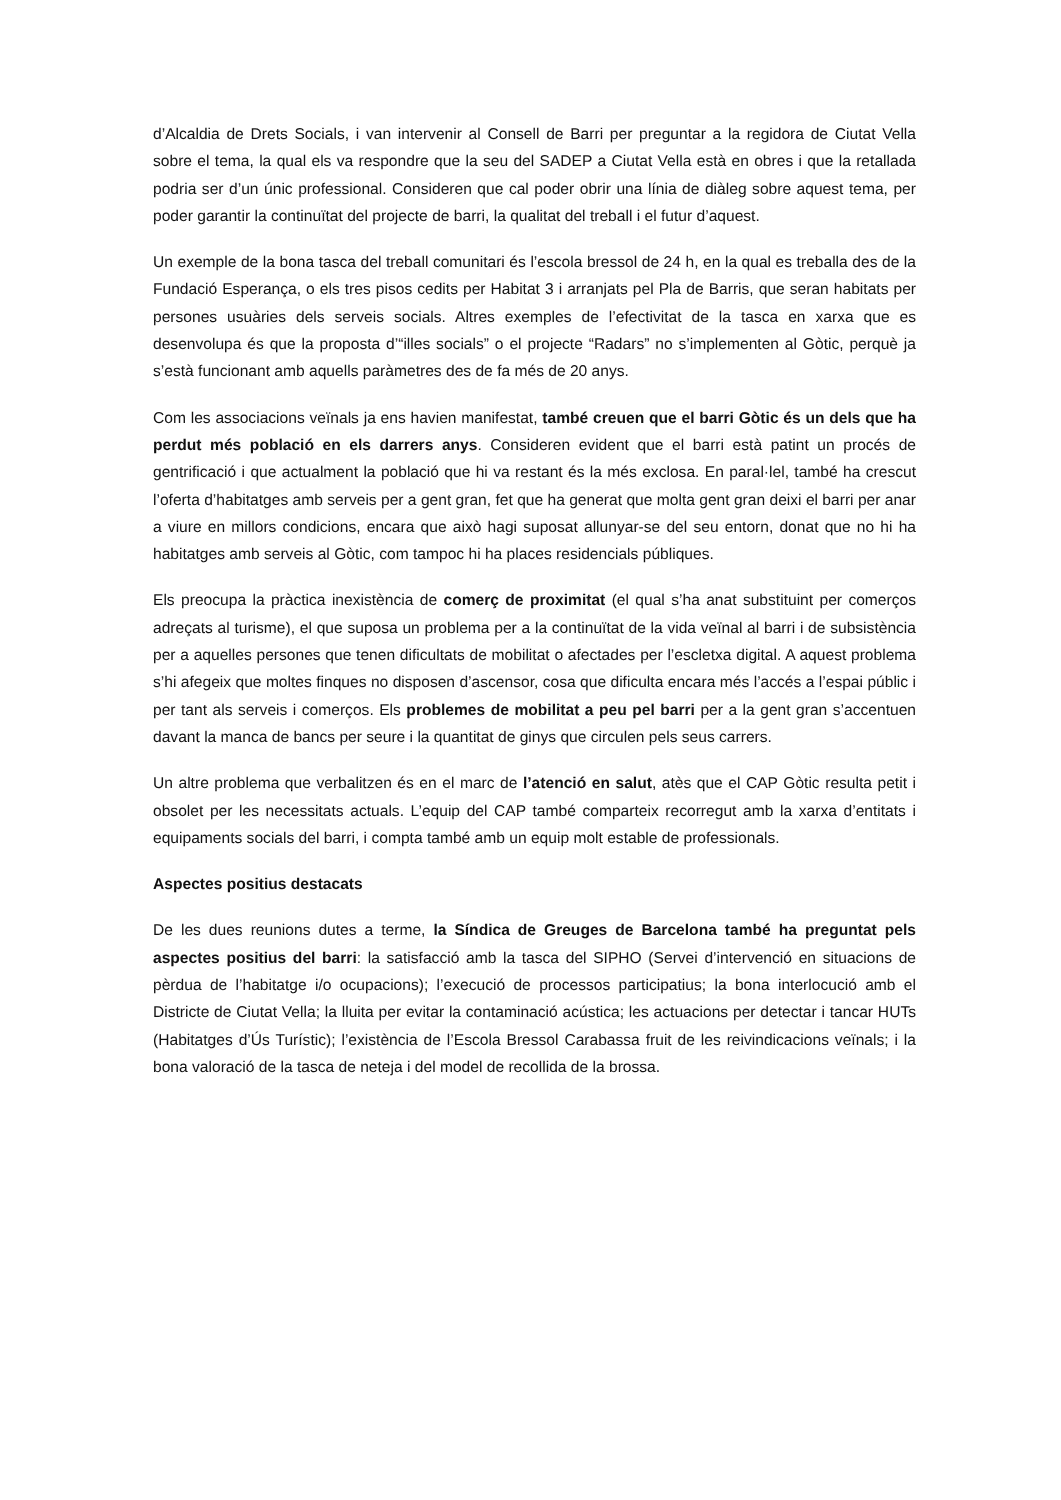d’Alcaldia de Drets Socials, i van intervenir al Consell de Barri per preguntar a la regidora de Ciutat Vella sobre el tema, la qual els va respondre que la seu del SADEP a Ciutat Vella està en obres i que la retallada podria ser d’un únic professional. Consideren que cal poder obrir una línia de diàleg sobre aquest tema, per poder garantir la continuïtat del projecte de barri, la qualitat del treball i el futur d’aquest.
Un exemple de la bona tasca del treball comunitari és l’escola bressol de 24 h, en la qual es treballa des de la Fundació Esperança, o els tres pisos cedits per Habitat 3 i arranjats pel Pla de Barris, que seran habitats per persones usuàries dels serveis socials. Altres exemples de l’efectivitat de la tasca en xarxa que es desenvolupa és que la proposta d’“illes socials” o el projecte “Radars” no s’implementen al Gòtic, perquè ja s’està funcionant amb aquells paràmetres des de fa més de 20 anys.
Com les associacions veïnals ja ens havien manifestat, també creuen que el barri Gòtic és un dels que ha perdut més població en els darrers anys. Consideren evident que el barri està patint un procés de gentrificació i que actualment la població que hi va restant és la més exclosa. En paral·lel, també ha crescut l’oferta d’habitatges amb serveis per a gent gran, fet que ha generat que molta gent gran deixi el barri per anar a viure en millors condicions, encara que això hagi suposat allunyar-se del seu entorn, donat que no hi ha habitatges amb serveis al Gòtic, com tampoc hi ha places residencials públiques.
Els preocupa la pràctica inexistència de comerç de proximitat (el qual s’ha anat substituint per comerços adreçats al turisme), el que suposa un problema per a la continuïtat de la vida veïnal al barri i de subsistència per a aquelles persones que tenen dificultats de mobilitat o afectades per l’escletxa digital. A aquest problema s’hi afegeix que moltes finques no disposen d’ascensor, cosa que dificulta encara més l’accés a l’espai públic i per tant als serveis i comerços. Els problemes de mobilitat a peu pel barri per a la gent gran s’accentuen davant la manca de bancs per seure i la quantitat de ginys que circulen pels seus carrers.
Un altre problema que verbalitzen és en el marc de l’atenció en salut, atès que el CAP Gòtic resulta petit i obsolet per les necessitats actuals. L’equip del CAP també comparteix recorregut amb la xarxa d’entitats i equipaments socials del barri, i compta també amb un equip molt estable de professionals.
Aspectes positius destacats
De les dues reunions dutes a terme, la Síndica de Greuges de Barcelona també ha preguntat pels aspectes positius del barri: la satisfacció amb la tasca del SIPHO (Servei d’intervenció en situacions de pèrdua de l’habitatge i/o ocupacions); l’execució de processos participatius; la bona interlocució amb el Districte de Ciutat Vella; la lluita per evitar la contaminació acústica; les actuacions per detectar i tancar HUTs (Habitatges d’Ús Turístic); l’existència de l’Escola Bressol Carabassa fruit de les reivindicacions veïnals; i la bona valoració de la tasca de neteja i del model de recollida de la brossa.